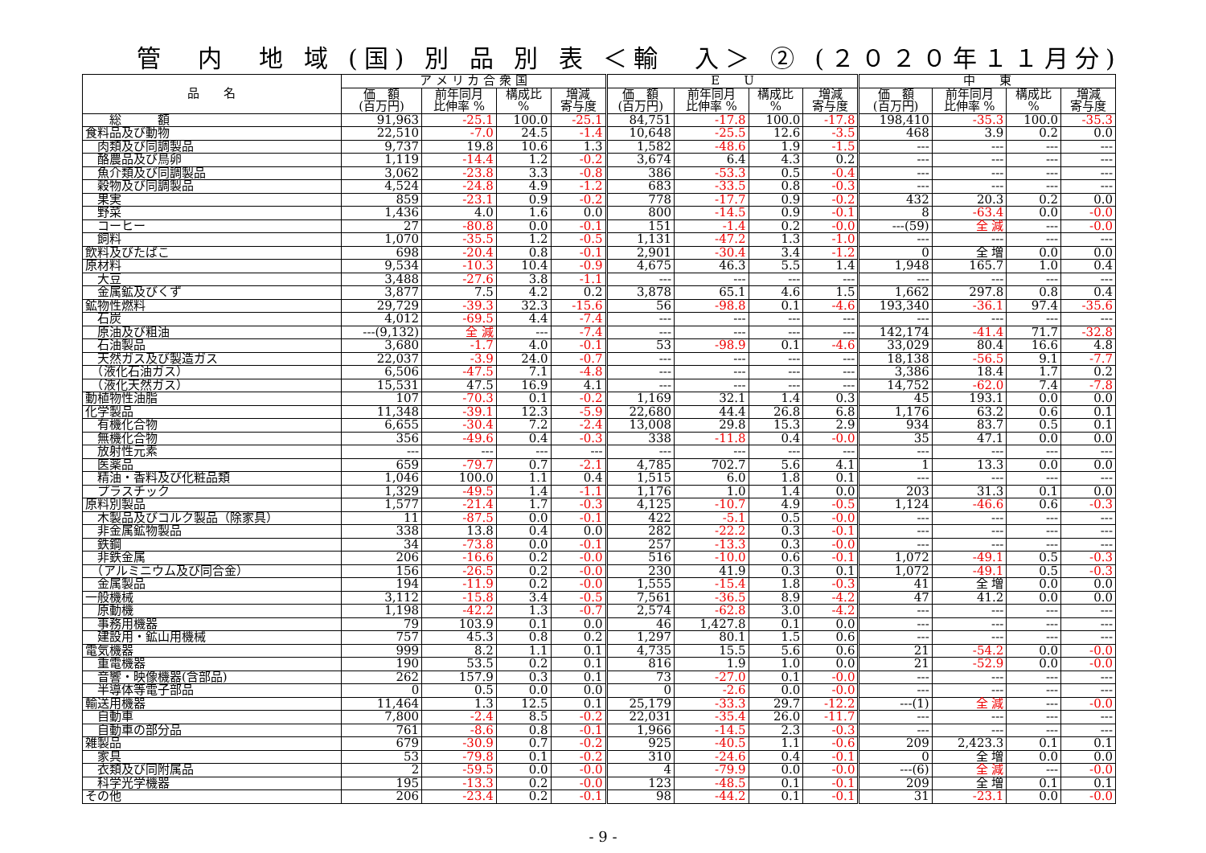管　内　地 域 (国) 別 品 別 表 ＜輸　入＞ ② (２０２０年１１月分)
| 品 名 | ア メ リ カ 合 衆 国 | | | | E U | | | | 中 東 | | | |
| --- | --- | --- | --- | --- | --- | --- | --- | --- | --- | --- | --- | --- |
| | 価 額 (百万円) | 前年同月 比伸率 % | 構成比 % | 増減 寄与度 | 価 額 (百万円) | 前年同月 比伸率 % | 構成比 % | 増減 寄与度 | 価 額 (百万円) | 前年同月 比伸率 % | 構成比 % | 増減 寄与度 |
| 総 額 | 91,963 | -25.1 | 100.0 | -25.1 | 84,751 | -17.8 | 100.0 | -17.8 | 198,410 | -35.3 | 100.0 | -35.3 |
| 食料品及び動物 | 22,510 | -7.0 | 24.5 | -1.4 | 10,648 | -25.5 | 12.6 | -3.5 | 468 | 3.9 | 0.2 | 0.0 |
| 肉類及び同調製品 | 9,737 | 19.8 | 10.6 | 1.3 | 1,582 | -48.6 | 1.9 | -1.5 | --- | --- | --- | --- |
| 酪農品及び鳥卵 | 1,119 | -14.4 | 1.2 | -0.2 | 3,674 | 6.4 | 4.3 | 0.2 | --- | --- | --- | --- |
| 魚介類及び同調製品 | 3,062 | -23.8 | 3.3 | -0.8 | 386 | -53.3 | 0.5 | -0.4 | --- | --- | --- | --- |
| 穀物及び同調製品 | 4,524 | -24.8 | 4.9 | -1.2 | 683 | -33.5 | 0.8 | -0.3 | --- | --- | --- | --- |
| 果実 | 859 | -23.1 | 0.9 | -0.2 | 778 | -17.7 | 0.9 | -0.2 | 432 | 20.3 | 0.2 | 0.0 |
| 野菜 | 1,436 | 4.0 | 1.6 | 0.0 | 800 | -14.5 | 0.9 | -0.1 | 8 | -63.4 | 0.0 | -0.0 |
| コーヒー | 27 | -80.8 | 0.0 | -0.1 | 151 | -1.4 | 0.2 | -0.0 | ---(59) | 全 減 | --- | -0.0 |
| 飼料 | 1,070 | -35.5 | 1.2 | -0.5 | 1,131 | -47.2 | 1.3 | -1.0 | --- | --- | --- | --- |
| 飲料及びたばこ | 698 | -20.4 | 0.8 | -0.1 | 2,901 | -30.4 | 3.4 | -1.2 | 0 | 全 増 | 0.0 | 0.0 |
| 原材料 | 9,534 | -10.3 | 10.4 | -0.9 | 4,675 | 46.3 | 5.5 | 1.4 | 1,948 | 165.7 | 1.0 | 0.4 |
| 大豆 | 3,488 | -27.6 | 3.8 | -1.1 | --- | --- | --- | --- | --- | --- | --- | --- |
| 金属鉱及びくず | 3,877 | 7.5 | 4.2 | 0.2 | 3,878 | 65.1 | 4.6 | 1.5 | 1,662 | 297.8 | 0.8 | 0.4 |
| 鉱物性燃料 | 29,729 | -39.3 | 32.3 | -15.6 | 56 | -98.8 | 0.1 | -4.6 | 193,340 | -36.1 | 97.4 | -35.6 |
| 石炭 | 4,012 | -69.5 | 4.4 | -7.4 | --- | --- | --- | --- | --- | --- | --- | --- |
| 原油及び粗油 | ---(9,132) | 全 減 | --- | -7.4 | --- | --- | --- | --- | 142,174 | -41.4 | 71.7 | -32.8 |
| 石油製品 | 3,680 | -1.7 | 4.0 | -0.1 | 53 | -98.9 | 0.1 | -4.6 | 33,029 | 80.4 | 16.6 | 4.8 |
| 天然ガス及び製造ガス | 22,037 | -3.9 | 24.0 | -0.7 | --- | --- | --- | --- | 18,138 | -56.5 | 9.1 | -7.7 |
| （液化石油ガス） | 6,506 | -47.5 | 7.1 | -4.8 | --- | --- | --- | --- | 3,386 | 18.4 | 1.7 | 0.2 |
| （液化天然ガス） | 15,531 | 47.5 | 16.9 | 4.1 | --- | --- | --- | --- | 14,752 | -62.0 | 7.4 | -7.8 |
| 動植物性油脂 | 107 | -70.3 | 0.1 | -0.2 | 1,169 | 32.1 | 1.4 | 0.3 | 45 | 193.1 | 0.0 | 0.0 |
| 化学製品 | 11,348 | -39.1 | 12.3 | -5.9 | 22,680 | 44.4 | 26.8 | 6.8 | 1,176 | 63.2 | 0.6 | 0.1 |
| 有機化合物 | 6,655 | -30.4 | 7.2 | -2.4 | 13,008 | 29.8 | 15.3 | 2.9 | 934 | 83.7 | 0.5 | 0.1 |
| 無機化合物 | 356 | -49.6 | 0.4 | -0.3 | 338 | -11.8 | 0.4 | -0.0 | 35 | 47.1 | 0.0 | 0.0 |
| 放射性元素 | --- | --- | --- | --- | --- | --- | --- | --- | --- | --- | --- | --- |
| 医薬品 | 659 | -79.7 | 0.7 | -2.1 | 4,785 | 702.7 | 5.6 | 4.1 | 1 | 13.3 | 0.0 | 0.0 |
| 精油・香料及び化粧品類 | 1,046 | 100.0 | 1.1 | 0.4 | 1,515 | 6.0 | 1.8 | 0.1 | --- | --- | --- | --- |
| プラスチック | 1,329 | -49.5 | 1.4 | -1.1 | 1,176 | 1.0 | 1.4 | 0.0 | 203 | 31.3 | 0.1 | 0.0 |
| 原料別製品 | 1,577 | -21.4 | 1.7 | -0.3 | 4,125 | -10.7 | 4.9 | -0.5 | 1,124 | -46.6 | 0.6 | -0.3 |
| 木製品及びコルク製品（除家具） | 11 | -87.5 | 0.0 | -0.1 | 422 | -5.1 | 0.5 | -0.0 | --- | --- | --- | --- |
| 非金属鉱物製品 | 338 | 13.8 | 0.4 | 0.0 | 282 | -22.2 | 0.3 | -0.1 | --- | --- | --- | --- |
| 鉄鋼 | 34 | -73.8 | 0.0 | -0.1 | 257 | -13.3 | 0.3 | -0.0 | --- | --- | --- | --- |
| 非鉄金属 | 206 | -16.6 | 0.2 | -0.0 | 516 | -10.0 | 0.6 | -0.1 | 1,072 | -49.1 | 0.5 | -0.3 |
| （アルミニウム及び同合金） | 156 | -26.5 | 0.2 | -0.0 | 230 | 41.9 | 0.3 | 0.1 | 1,072 | -49.1 | 0.5 | -0.3 |
| 金属製品 | 194 | -11.9 | 0.2 | -0.0 | 1,555 | -15.4 | 1.8 | -0.3 | 41 | 全 増 | 0.0 | 0.0 |
| 一般機械 | 3,112 | -15.8 | 3.4 | -0.5 | 7,561 | -36.5 | 8.9 | -4.2 | 47 | 41.2 | 0.0 | 0.0 |
| 原動機 | 1,198 | -42.2 | 1.3 | -0.7 | 2,574 | -62.8 | 3.0 | -4.2 | --- | --- | --- | --- |
| 事務用機器 | 79 | 103.9 | 0.1 | 0.0 | 46 | 1,427.8 | 0.1 | 0.0 | --- | --- | --- | --- |
| 建設用・鉱山用機械 | 757 | 45.3 | 0.8 | 0.2 | 1,297 | 80.1 | 1.5 | 0.6 | --- | --- | --- | --- |
| 電気機器 | 999 | 8.2 | 1.1 | 0.1 | 4,735 | 15.5 | 5.6 | 0.6 | 21 | -54.2 | 0.0 | -0.0 |
| 重電機器 | 190 | 53.5 | 0.2 | 0.1 | 816 | 1.9 | 1.0 | 0.0 | 21 | -52.9 | 0.0 | -0.0 |
| 音響・映像機器(含部品) | 262 | 157.9 | 0.3 | 0.1 | 73 | -27.0 | 0.1 | -0.0 | --- | --- | --- | --- |
| 半導体等電子部品 | 0 | 0.5 | 0.0 | 0.0 | 0 | -2.6 | 0.0 | -0.0 | --- | --- | --- | --- |
| 輸送用機器 | 11,464 | 1.3 | 12.5 | 0.1 | 25,179 | -33.3 | 29.7 | -12.2 | ---(1) | 全 減 | --- | -0.0 |
| 自動車 | 7,800 | -2.4 | 8.5 | -0.2 | 22,031 | -35.4 | 26.0 | -11.7 | --- | --- | --- | --- |
| 自動車の部分品 | 761 | -8.6 | 0.8 | -0.1 | 1,966 | -14.5 | 2.3 | -0.3 | --- | --- | --- | --- |
| 雑製品 | 679 | -30.9 | 0.7 | -0.2 | 925 | -40.5 | 1.1 | -0.6 | 209 | 2,423.3 | 0.1 | 0.1 |
| 家具 | 53 | -79.8 | 0.1 | -0.2 | 310 | -24.6 | 0.4 | -0.1 | 0 | 全 増 | 0.0 | 0.0 |
| 衣類及び同附属品 | 2 | -59.5 | 0.0 | -0.0 | 4 | -79.9 | 0.0 | -0.0 | ---(6) | 全 減 | --- | -0.0 |
| 科学光学機器 | 195 | -13.3 | 0.2 | -0.0 | 123 | -48.5 | 0.1 | -0.1 | 209 | 全 増 | 0.1 | 0.1 |
| その他 | 206 | -23.4 | 0.2 | -0.1 | 98 | -44.2 | 0.1 | -0.1 | 31 | -23.1 | 0.0 | -0.0 |
- 9 -